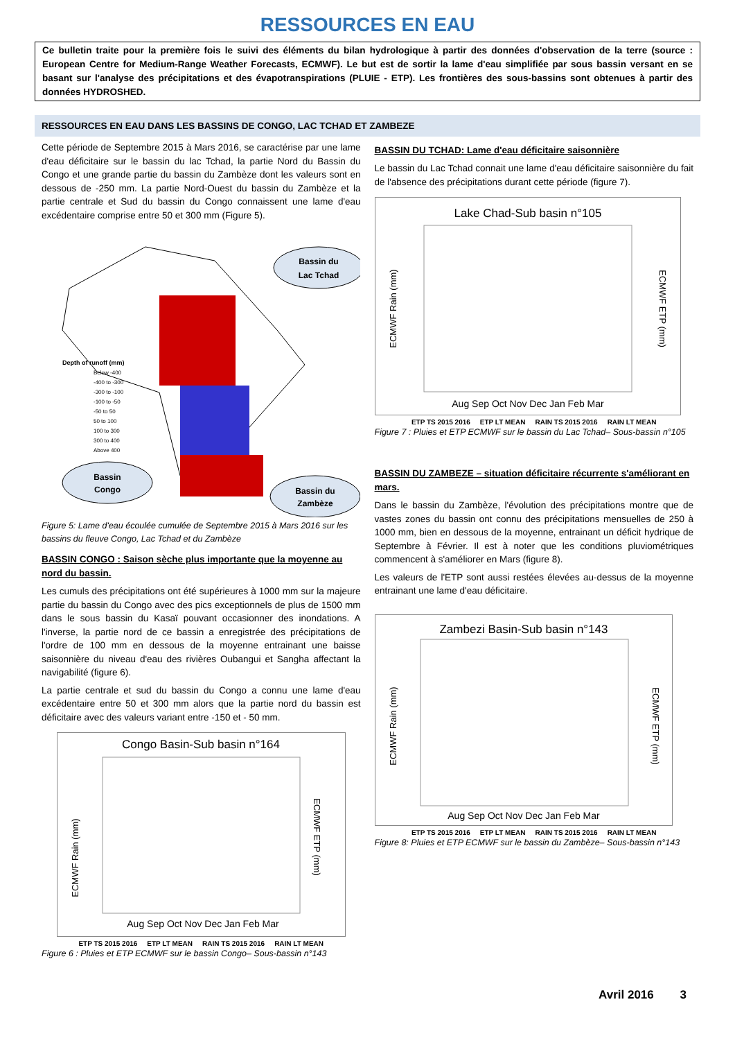RESSOURCES EN EAU
Ce bulletin traite pour la première fois le suivi des éléments du bilan hydrologique à partir des données d'observation de la terre (source : European Centre for Medium-Range Weather Forecasts, ECMWF). Le but est de sortir la lame d'eau simplifiée par sous bassin versant en se basant sur l'analyse des précipitations et des évapotranspirations (PLUIE - ETP). Les frontières des sous-bassins sont obtenues à partir des données HYDROSHED.
RESSOURCES EN EAU DANS LES BASSINS DE CONGO, LAC TCHAD ET ZAMBEZE
Cette période de Septembre 2015 à Mars 2016, se caractérise par une lame d'eau déficitaire sur le bassin du lac Tchad, la partie Nord du Bassin du Congo et une grande partie du bassin du Zambèze dont les valeurs sont en dessous de -250 mm. La partie Nord-Ouest du bassin du Zambèze et la partie centrale et Sud du bassin du Congo connaissent une lame d'eau excédentaire comprise entre 50 et 300 mm (Figure 5).
Bassin du
Lac Tchad
Bassin
Congo
Bassin du
Zambèze
Depth of runoff (mm)
Below -400
-400 to -300
-300 to -100
-100 to -50
-50 to 50
50 to 100
100 to 300
300 to 400
Above 400
Figure 5: Lame d'eau écoulée cumulée de Septembre 2015 à Mars 2016 sur les bassins du fleuve Congo, Lac Tchad et du Zambèze
BASSIN CONGO : Saison sèche plus importante que la moyenne au nord du bassin.
Les cumuls des précipitations ont été supérieures à 1000 mm sur la majeure partie du bassin du Congo avec des pics exceptionnels de plus de 1500 mm dans le sous bassin du Kasaï pouvant occasionner des inondations. A l'inverse, la partie nord de ce bassin a enregistrée des précipitations de l'ordre de 100 mm en dessous de la moyenne entrainant une baisse saisonnière du niveau d'eau des rivières Oubangui et Sangha affectant la navigabilité (figure 6).
La partie centrale et sud du bassin du Congo a connu une lame d'eau excédentaire entre 50 et 300 mm alors que la partie nord du bassin est déficitaire avec des valeurs variant entre -150 et - 50 mm.
Congo Basin-Sub basin n°164
ECMWF Rain (mm)
ECMWF ETP (mm)
Aug Sep Oct Nov Dec Jan Feb Mar
ETP TS 2015 2016 ETP LT MEAN RAIN TS 2015 2016 RAIN LT MEAN
Figure 6 : Pluies et ETP ECMWF sur le bassin Congo– Sous-bassin n°143
BASSIN DU TCHAD: Lame d'eau déficitaire saisonnière
Le bassin du Lac Tchad connait une lame d'eau déficitaire saisonnière du fait de l'absence des précipitations durant cette période (figure 7).
Lake Chad-Sub basin n°105
ECMWF Rain (mm)
ECMWF ETP (mm)
Aug Sep Oct Nov Dec Jan Feb Mar
ETP TS 2015 2016 ETP LT MEAN RAIN TS 2015 2016 RAIN LT MEAN
Figure 7 : Pluies et ETP ECMWF sur le bassin du Lac Tchad– Sous-bassin n°105
BASSIN DU ZAMBEZE – situation déficitaire récurrente s'améliorant en mars.
Dans le bassin du Zambèze, l'évolution des précipitations montre que de vastes zones du bassin ont connu des précipitations mensuelles de 250 à 1000 mm, bien en dessous de la moyenne, entrainant un déficit hydrique de Septembre à Février. Il est à noter que les conditions pluviométriques commencent à s'améliorer en Mars (figure 8).
Les valeurs de l'ETP sont aussi restées élevées au-dessus de la moyenne entrainant une lame d'eau déficitaire.
Zambezi Basin-Sub basin n°143
ECMWF Rain (mm)
ECMWF ETP (mm)
Aug Sep Oct Nov Dec Jan Feb Mar
ETP TS 2015 2016 ETP LT MEAN RAIN TS 2015 2016 RAIN LT MEAN
Figure 8: Pluies et ETP ECMWF sur le bassin du Zambèze– Sous-bassin n°143
Avril 2016 3